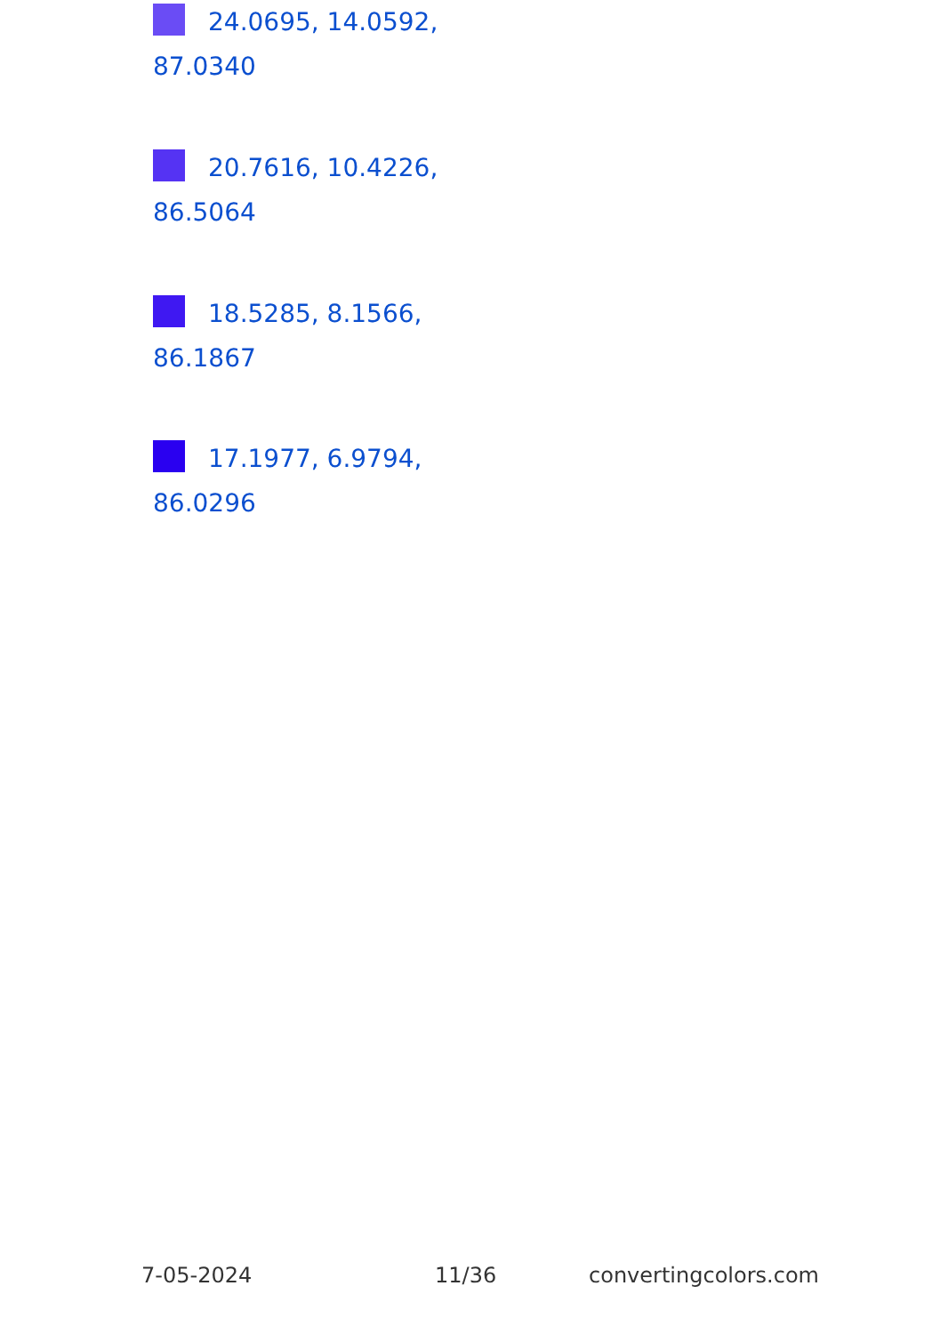24.0695, 14.0592, 87.0340
20.7616, 10.4226, 86.5064
18.5285, 8.1566, 86.1867
17.1977, 6.9794, 86.0296
7-05-2024 11/36 convertingcolors.com